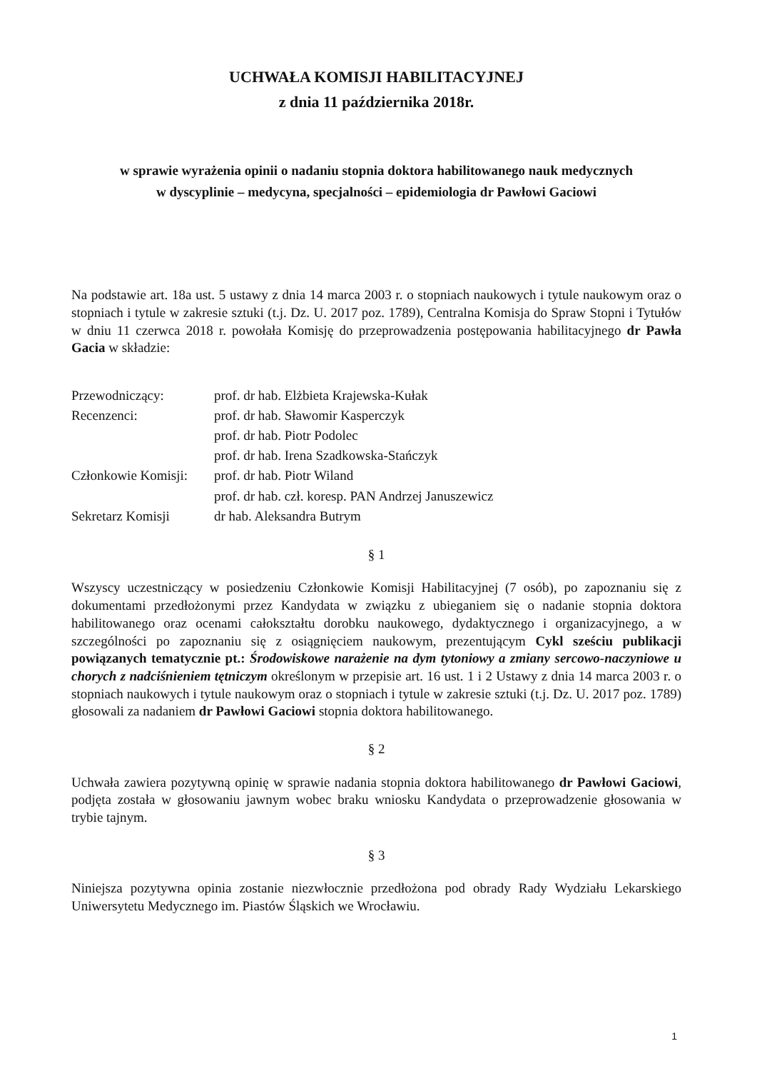UCHWAŁA KOMISJI HABILITACYJNEJ
z dnia 11 października 2018r.
w sprawie wyrażenia opinii o nadaniu stopnia doktora habilitowanego nauk medycznych
w dyscyplinie – medycyna, specjalności – epidemiologia dr Pawłowi Gaciowi
Na podstawie art. 18a ust. 5 ustawy z dnia 14 marca 2003 r. o stopniach naukowych i tytule naukowym oraz o stopniach i tytule w zakresie sztuki (t.j. Dz. U. 2017 poz. 1789), Centralna Komisja do Spraw Stopni i Tytułów w dniu 11 czerwca 2018 r. powołała Komisję do przeprowadzenia postępowania habilitacyjnego dr Pawła Gacia w składzie:
| Przewodniczący: | prof. dr hab. Elżbieta Krajewska-Kułak |
| Recenzenci: | prof. dr hab. Sławomir Kasperczyk |
| | prof. dr hab. Piotr Podolec |
| | prof. dr hab. Irena Szadkowska-Stańczyk |
| Członkowie Komisji: | prof. dr hab. Piotr Wiland |
| | prof. dr hab. czł. koresp. PAN Andrzej Januszewicz |
| Sekretarz Komisji | dr hab. Aleksandra Butrym |
§ 1
Wszyscy uczestniczący w posiedzeniu Członkowie Komisji Habilitacyjnej (7 osób), po zapoznaniu się z dokumentami przedłożonymi przez Kandydata w związku z ubieganiem się o nadanie stopnia doktora habilitowanego oraz ocenami całokształtu dorobku naukowego, dydaktycznego i organizacyjnego, a w szczególności po zapoznaniu się z osiągnięciem naukowym, prezentującym Cykl sześciu publikacji powiązanych tematycznie pt.: Środowiskowe narażenie na dym tytoniowy a zmiany sercowo-naczyniowe u chorych z nadciśnieniem tętniczym określonym w przepisie art. 16 ust. 1 i 2 Ustawy z dnia 14 marca 2003 r. o stopniach naukowych i tytule naukowym oraz o stopniach i tytule w zakresie sztuki (t.j. Dz. U. 2017 poz. 1789) głosowali za nadaniem dr Pawłowi Gaciowi stopnia doktora habilitowanego.
§ 2
Uchwała zawiera pozytywną opinię w sprawie nadania stopnia doktora habilitowanego dr Pawłowi Gaciowi, podjęta została w głosowaniu jawnym wobec braku wniosku Kandydata o przeprowadzenie głosowania w trybie tajnym.
§ 3
Niniejsza pozytywna opinia zostanie niezwłocznie przedłożona pod obrady Rady Wydziału Lekarskiego Uniwersytetu Medycznego im. Piastów Śląskich we Wrocławiu.
1